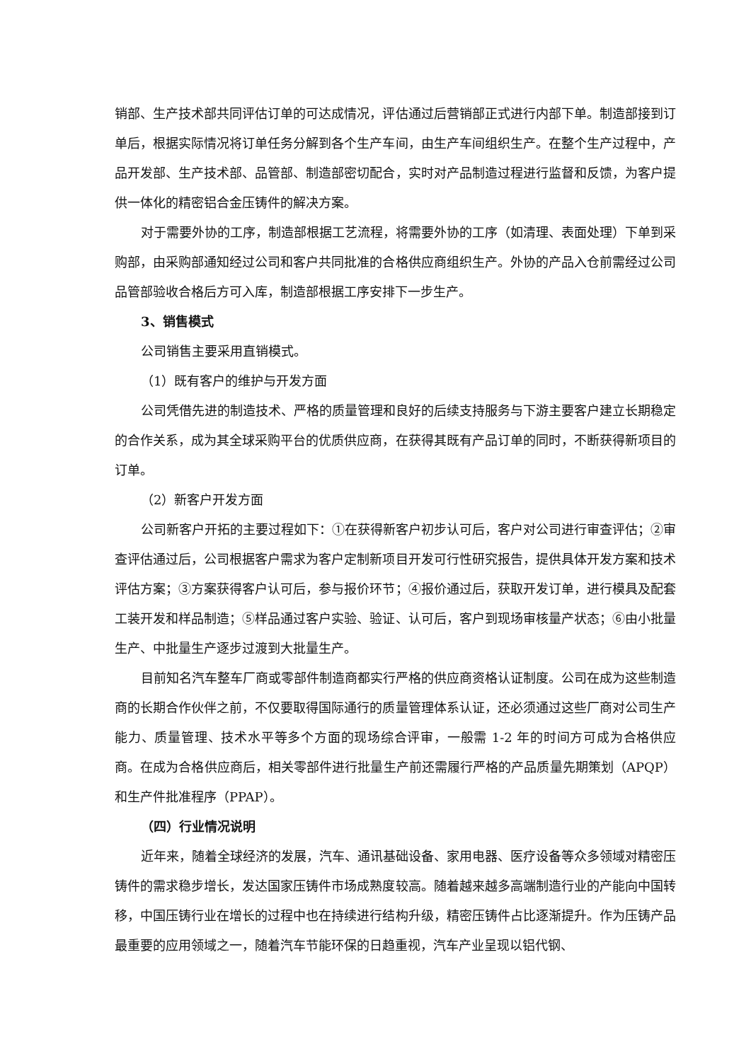销部、生产技术部共同评估订单的可达成情况，评估通过后营销部正式进行内部下单。制造部接到订单后，根据实际情况将订单任务分解到各个生产车间，由生产车间组织生产。在整个生产过程中，产品开发部、生产技术部、品管部、制造部密切配合，实时对产品制造过程进行监督和反馈，为客户提供一体化的精密铝合金压铸件的解决方案。
对于需要外协的工序，制造部根据工艺流程，将需要外协的工序（如清理、表面处理）下单到采购部，由采购部通知经过公司和客户共同批准的合格供应商组织生产。外协的产品入仓前需经过公司品管部验收合格后方可入库，制造部根据工序安排下一步生产。
3、销售模式
公司销售主要采用直销模式。
（1）既有客户的维护与开发方面
公司凭借先进的制造技术、严格的质量管理和良好的后续支持服务与下游主要客户建立长期稳定的合作关系，成为其全球采购平台的优质供应商，在获得其既有产品订单的同时，不断获得新项目的订单。
（2）新客户开发方面
公司新客户开拓的主要过程如下：①在获得新客户初步认可后，客户对公司进行审查评估；②审查评估通过后，公司根据客户需求为客户定制新项目开发可行性研究报告，提供具体开发方案和技术评估方案；③方案获得客户认可后，参与报价环节；④报价通过后，获取开发订单，进行模具及配套工装开发和样品制造；⑤样品通过客户实验、验证、认可后，客户到现场审核量产状态；⑥由小批量生产、中批量生产逐步过渡到大批量生产。
目前知名汽车整车厂商或零部件制造商都实行严格的供应商资格认证制度。公司在成为这些制造商的长期合作伙伴之前，不仅要取得国际通行的质量管理体系认证，还必须通过这些厂商对公司生产能力、质量管理、技术水平等多个方面的现场综合评审，一般需 1-2 年的时间方可成为合格供应商。在成为合格供应商后，相关零部件进行批量生产前还需履行严格的产品质量先期策划（APQP）和生产件批准程序（PPAP）。
（四）行业情况说明
近年来，随着全球经济的发展，汽车、通讯基础设备、家用电器、医疗设备等众多领域对精密压铸件的需求稳步增长，发达国家压铸件市场成熟度较高。随着越来越多高端制造行业的产能向中国转移，中国压铸行业在增长的过程中也在持续进行结构升级，精密压铸件占比逐渐提升。作为压铸产品最重要的应用领域之一，随着汽车节能环保的日趋重视，汽车产业呈现以铝代钢、